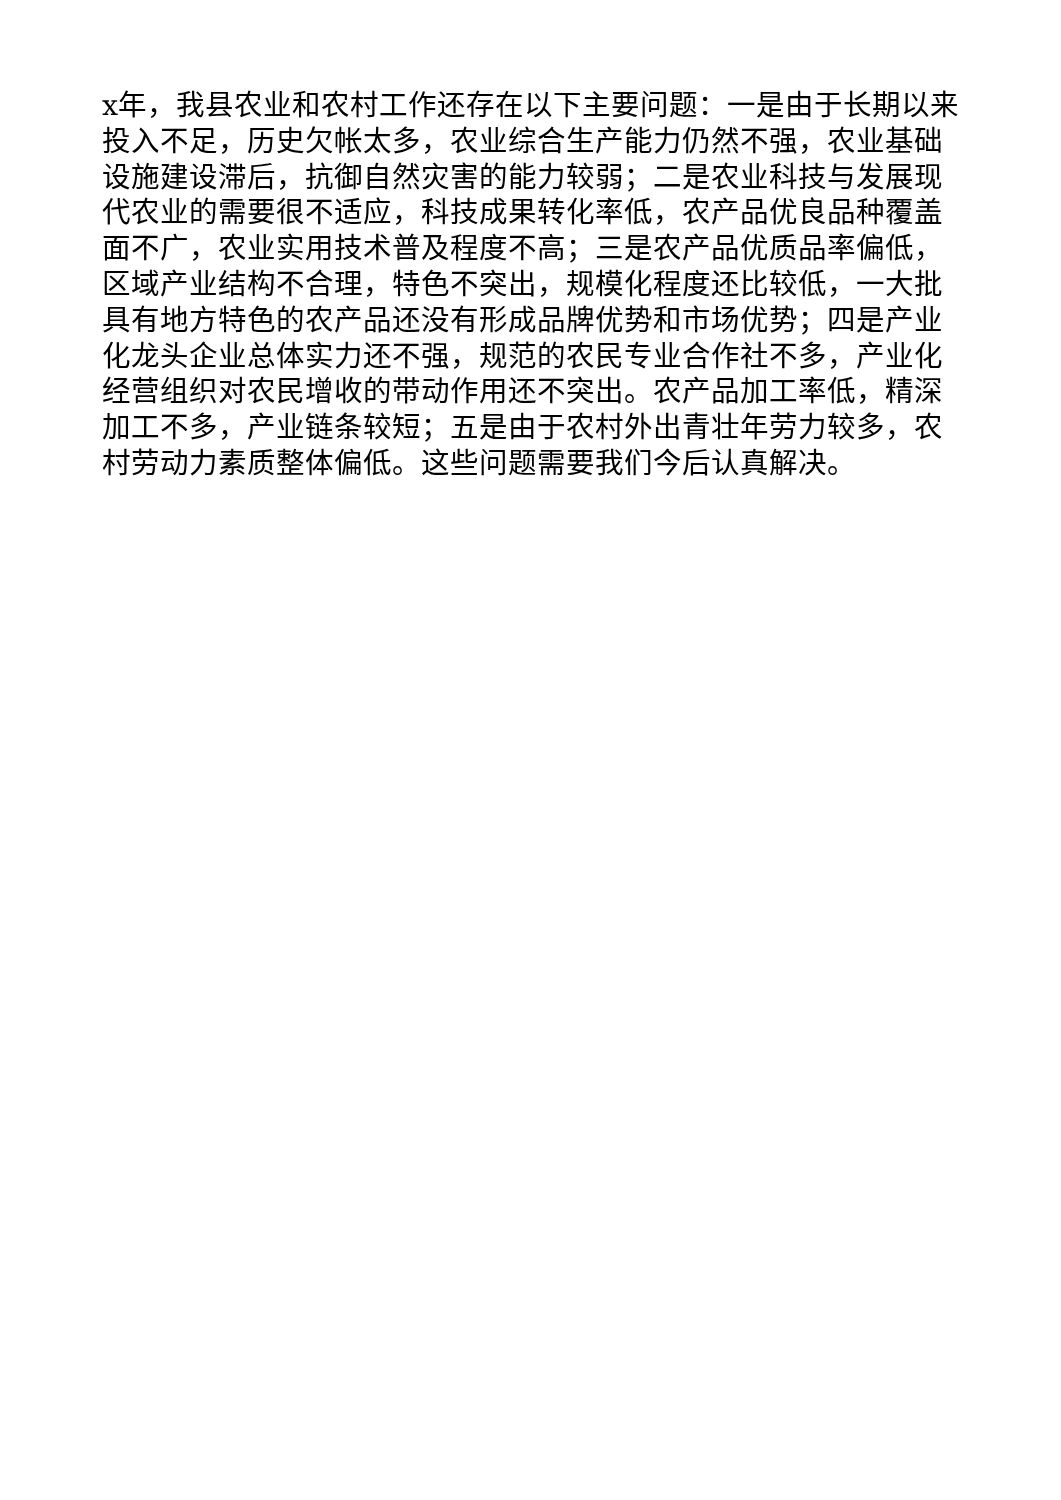x年，我县农业和农村工作还存在以下主要问题：一是由于长期以来投入不足，历史欠帐太多，农业综合生产能力仍然不强，农业基础设施建设滞后，抗御自然灾害的能力较弱；二是农业科技与发展现代农业的需要很不适应，科技成果转化率低，农产品优良品种覆盖面不广，农业实用技术普及程度不高；三是农产品优质品率偏低，区域产业结构不合理，特色不突出，规模化程度还比较低，一大批具有地方特色的农产品还没有形成品牌优势和市场优势；四是产业化龙头企业总体实力还不强，规范的农民专业合作社不多，产业化经营组织对农民增收的带动作用还不突出。农产品加工率低，精深加工不多，产业链条较短；五是由于农村外出青壮年劳力较多，农村劳动力素质整体偏低。这些问题需要我们今后认真解决。